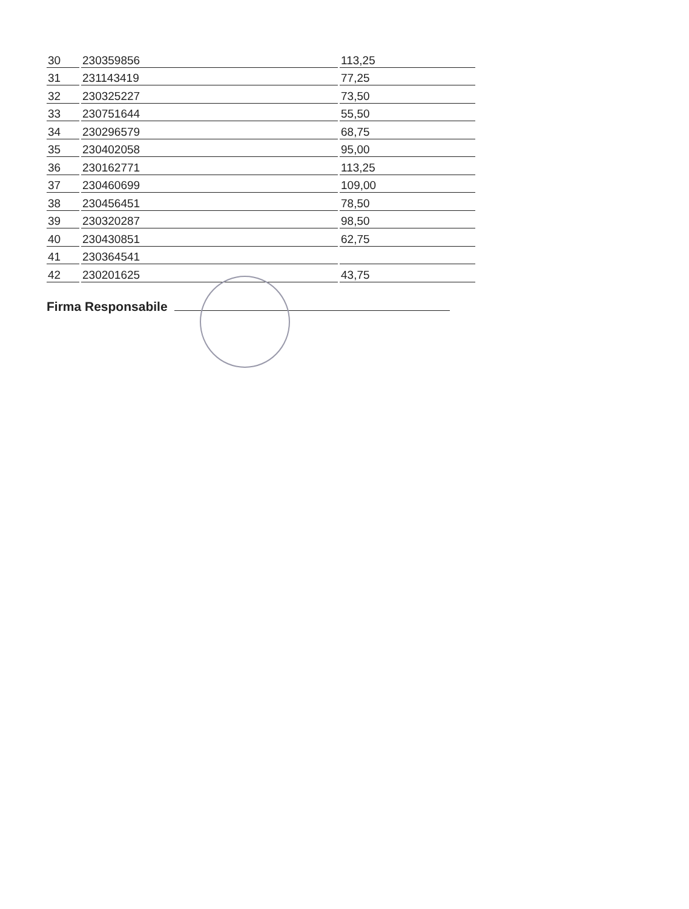| 30 | 230359856 | 113,25 |
| 31 | 231143419 | 77,25 |
| 32 | 230325227 | 73,50 |
| 33 | 230751644 | 55,50 |
| 34 | 230296579 | 68,75 |
| 35 | 230402058 | 95,00 |
| 36 | 230162771 | 113,25 |
| 37 | 230460699 | 109,00 |
| 38 | 230456451 | 78,50 |
| 39 | 230320287 | 98,50 |
| 40 | 230430851 | 62,75 |
| 41 | 230364541 | |
| 42 | 230201625 | 43,75 |
Firma Responsabile